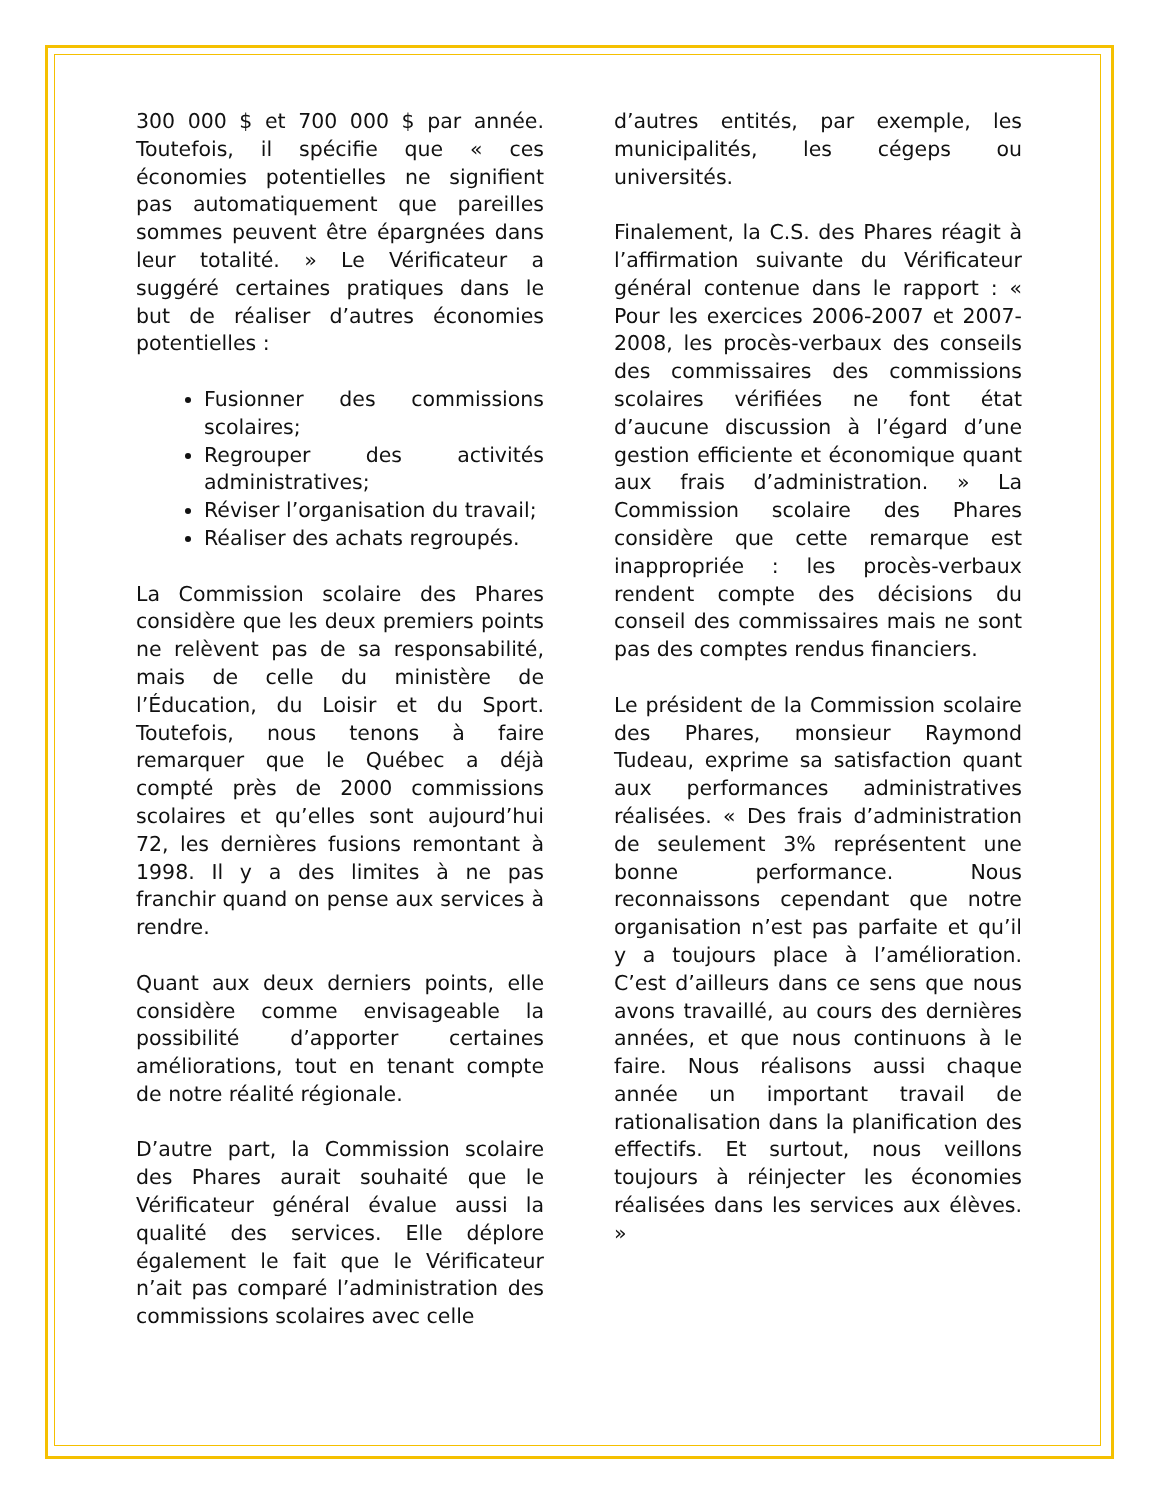300 000 $ et 700 000 $ par année. Toutefois, il spécifie que « ces économies potentielles ne signifient pas automatiquement que pareilles sommes peuvent être épargnées dans leur totalité. » Le Vérificateur a suggéré certaines pratiques dans le but de réaliser d’autres économies potentielles :
Fusionner des commissions scolaires;
Regrouper des activités administratives;
Réviser l’organisation du travail;
Réaliser des achats regroupés.
La Commission scolaire des Phares considère que les deux premiers points ne relèvent pas de sa responsabilité, mais de celle du ministère de l’Éducation, du Loisir et du Sport. Toutefois, nous tenons à faire remarquer que le Québec a déjà compté près de 2000 commissions scolaires et qu’elles sont aujourd’hui 72, les dernières fusions remontant à 1998. Il y a des limites à ne pas franchir quand on pense aux services à rendre.
Quant aux deux derniers points, elle considère comme envisageable la possibilité d’apporter certaines améliorations, tout en tenant compte de notre réalité régionale.
D’autre part, la Commission scolaire des Phares aurait souhaité que le Vérificateur général évalue aussi la qualité des services. Elle déplore également le fait que le Vérificateur n’ait pas comparé l’administration des commissions scolaires avec celle
d’autres entités, par exemple, les municipalités, les cégeps ou universités.
Finalement, la C.S. des Phares réagit à l’affirmation suivante du Vérificateur général contenue dans le rapport : « Pour les exercices 2006-2007 et 2007-2008, les procès-verbaux des conseils des commissaires des commissions scolaires vérifiées ne font état d’aucune discussion à l’égard d’une gestion efficiente et économique quant aux frais d’administration. » La Commission scolaire des Phares considère que cette remarque est inappropriée : les procès-verbaux rendent compte des décisions du conseil des commissaires mais ne sont pas des comptes rendus financiers.
Le président de la Commission scolaire des Phares, monsieur Raymond Tudeau, exprime sa satisfaction quant aux performances administratives réalisées. « Des frais d’administration de seulement 3% représentent une bonne performance. Nous reconnaissons cependant que notre organisation n’est pas parfaite et qu’il y a toujours place à l’amélioration. C’est d’ailleurs dans ce sens que nous avons travaillé, au cours des dernières années, et que nous continuons à le faire. Nous réalisons aussi chaque année un important travail de rationalisation dans la planification des effectifs. Et surtout, nous veillons toujours à réinjecter les économies réalisées dans les services aux élèves. »